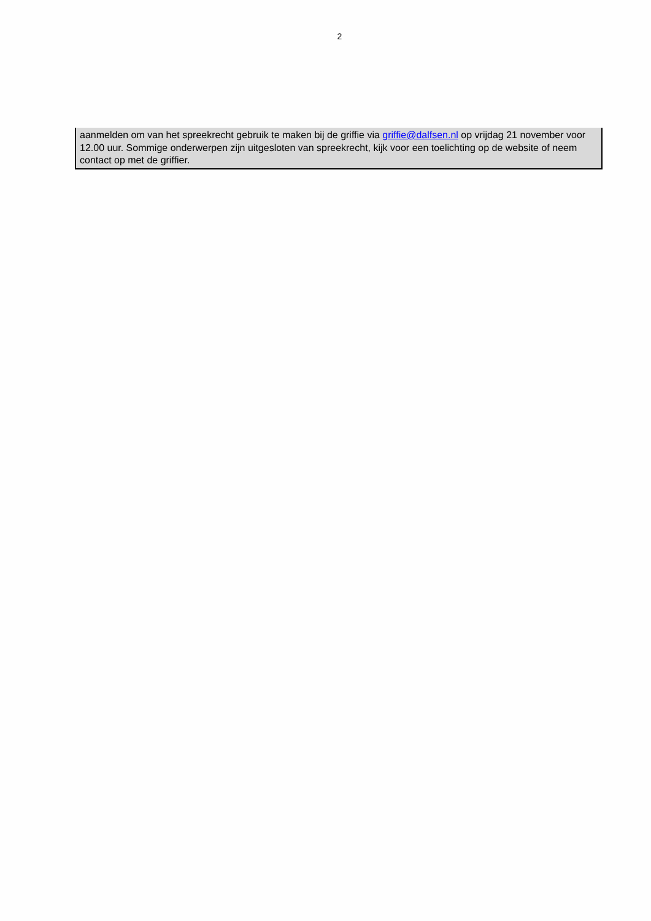2
aanmelden om van het spreekrecht gebruik te maken bij de griffie via griffie@dalfsen.nl op vrijdag 21 november voor 12.00 uur. Sommige onderwerpen zijn uitgesloten van spreekrecht, kijk voor een toelichting op de website of neem contact op met de griffier.